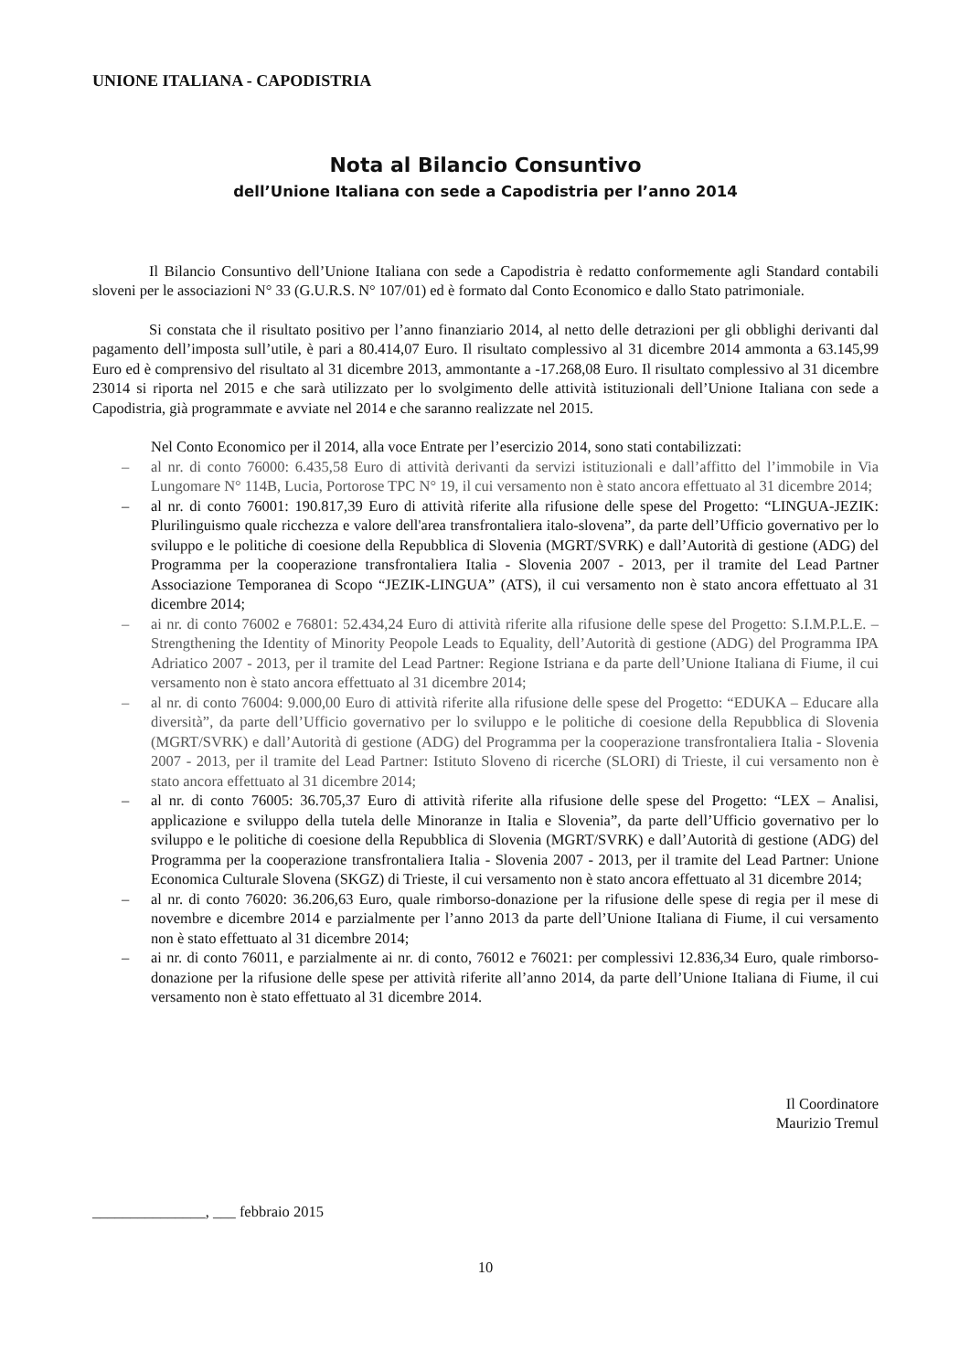UNIONE ITALIANA - CAPODISTRIA
Nota al Bilancio Consuntivo
dell’Unione Italiana con sede a Capodistria per l’anno 2014
Il Bilancio Consuntivo dell’Unione Italiana con sede a Capodistria è redatto conformemente agli Standard contabili sloveni per le associazioni N° 33 (G.U.R.S. N° 107/01) ed è formato dal Conto Economico e dallo Stato patrimoniale.
Si constata che il risultato positivo per l’anno finanziario 2014, al netto delle detrazioni per gli obblighi derivanti dal pagamento dell’imposta sull’utile, è pari a 80.414,07 Euro. Il risultato complessivo al 31 dicembre 2014 ammonta a 63.145,99 Euro ed è comprensivo del risultato al 31 dicembre 2013, ammontante a -17.268,08 Euro. Il risultato complessivo al 31 dicembre 23014 si riporta nel 2015 e che sarà utilizzato per lo svolgimento delle attività istituzionali dell’Unione Italiana con sede a Capodistria, già programmate e avviate nel 2014 e che saranno realizzate nel 2015.
Nel Conto Economico per il 2014, alla voce Entrate per l’esercizio 2014, sono stati contabilizzati:
– al nr. di conto 76000: 6.435,58 Euro di attività derivanti da servizi istituzionali e dall’affitto del l’immobile in Via Lungomare N° 114B, Lucia, Portorose TPC N° 19, il cui versamento non è stato ancora effettuato al 31 dicembre 2014;
– al nr. di conto 76001: 190.817,39 Euro di attività riferite alla rifusione delle spese del Progetto: “LINGUA-JEZIK: Plurilinguismo quale ricchezza e valore dell'area transfrontaliera italo-slovena”, da parte dell’Ufficio governativo per lo sviluppo e le politiche di coesione della Repubblica di Slovenia (MGRT/SVRK) e dall’Autorità di gestione (ADG) del Programma per la cooperazione transfrontaliera Italia - Slovenia 2007 - 2013, per il tramite del Lead Partner Associazione Temporanea di Scopo “JEZIK-LINGUA” (ATS), il cui versamento non è stato ancora effettuato al 31 dicembre 2014;
– ai nr. di conto 76002 e 76801: 52.434,24 Euro di attività riferite alla rifusione delle spese del Progetto: S.I.M.P.L.E. – Strengthening the Identity of Minority Peopole Leads to Equality, dell’Autorità di gestione (ADG) del Programma IPA Adriatico 2007 - 2013, per il tramite del Lead Partner: Regione Istriana e da parte dell’Unione Italiana di Fiume, il cui versamento non è stato ancora effettuato al 31 dicembre 2014;
– al nr. di conto 76004: 9.000,00 Euro di attività riferite alla rifusione delle spese del Progetto: “EDUKA – Educare alla diversità”, da parte dell’Ufficio governativo per lo sviluppo e le politiche di coesione della Repubblica di Slovenia (MGRT/SVRK) e dall’Autorità di gestione (ADG) del Programma per la cooperazione transfrontaliera Italia - Slovenia 2007 - 2013, per il tramite del Lead Partner: Istituto Sloveno di ricerche (SLORI) di Trieste, il cui versamento non è stato ancora effettuato al 31 dicembre 2014;
– al nr. di conto 76005: 36.705,37 Euro di attività riferite alla rifusione delle spese del Progetto: “LEX – Analisi, applicazione e sviluppo della tutela delle Minoranze in Italia e Slovenia”, da parte dell’Ufficio governativo per lo sviluppo e le politiche di coesione della Repubblica di Slovenia (MGRT/SVRK) e dall’Autorità di gestione (ADG) del Programma per la cooperazione transfrontaliera Italia - Slovenia 2007 - 2013, per il tramite del Lead Partner: Unione Economica Culturale Slovena (SKGZ) di Trieste, il cui versamento non è stato ancora effettuato al 31 dicembre 2014;
– al nr. di conto 76020: 36.206,63 Euro, quale rimborso-donazione per la rifusione delle spese di regia per il mese di novembre e dicembre 2014 e parzialmente per l’anno 2013 da parte dell’Unione Italiana di Fiume, il cui versamento non è stato effettuato al 31 dicembre 2014;
– ai nr. di conto 76011, e parzialmente ai nr. di conto, 76012 e 76021: per complessivi 12.836,34 Euro, quale rimborso-donazione per la rifusione delle spese per attività riferite all’anno 2014, da parte dell’Unione Italiana di Fiume, il cui versamento non è stato effettuato al 31 dicembre 2014.
Il Coordinatore
Maurizio Tremul
_______________, ___ febbraio 2015
10